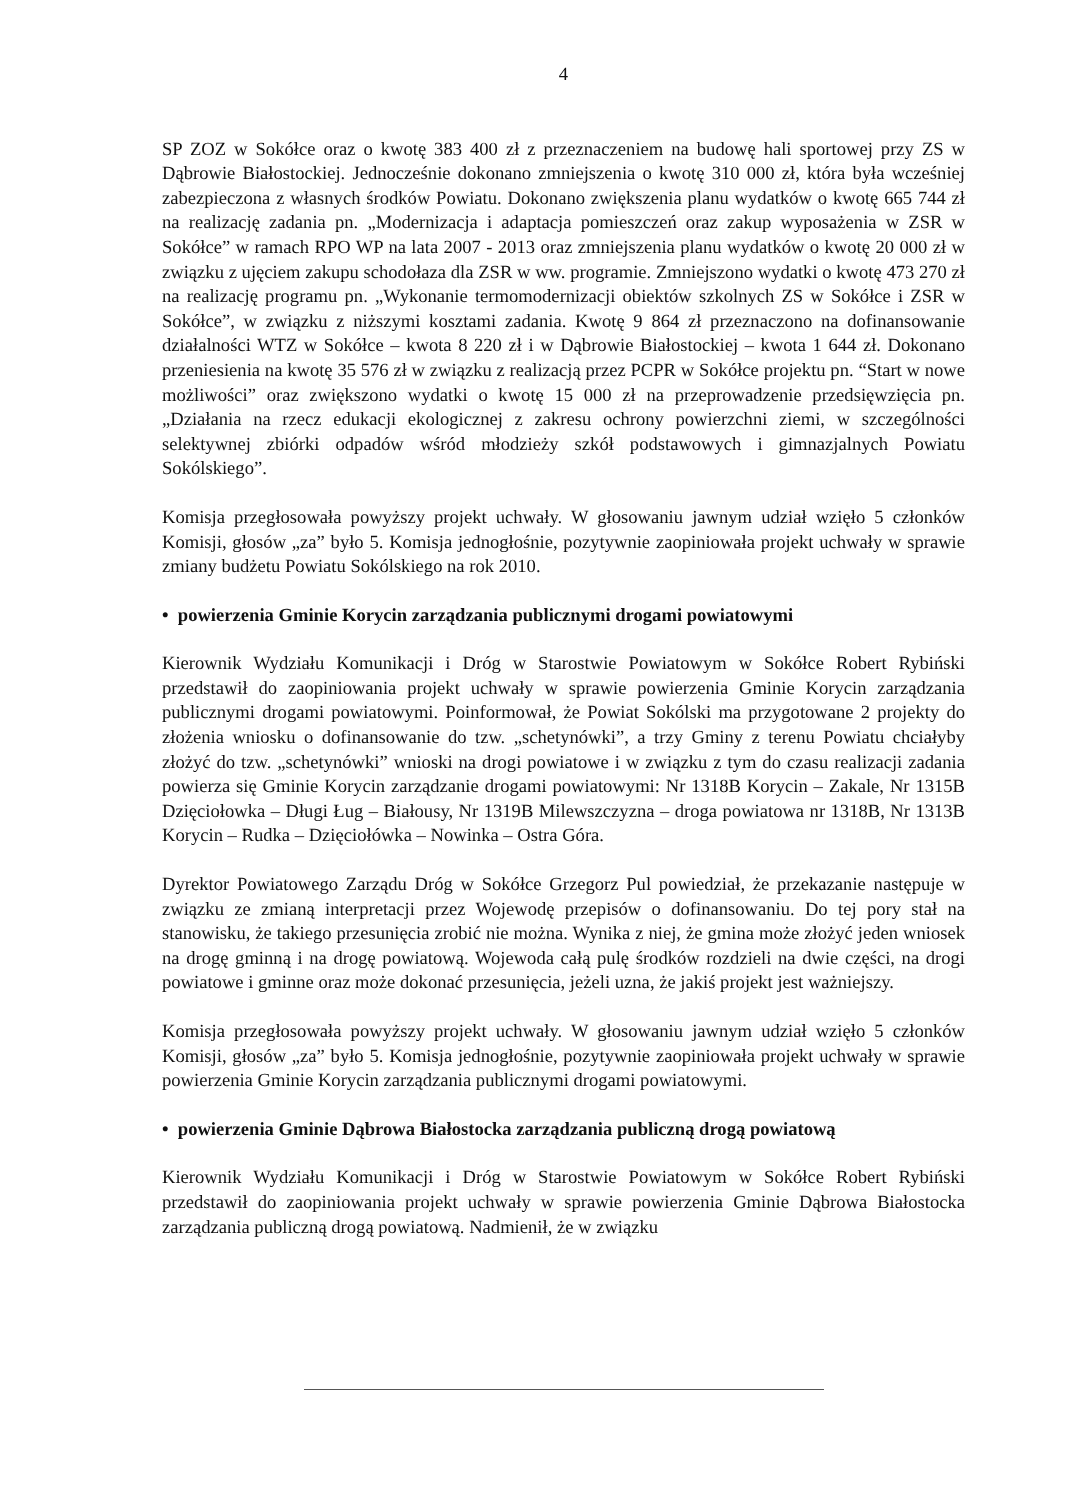4
SP ZOZ w Sokółce oraz o kwotę 383 400 zł z przeznaczeniem na budowę hali sportowej przy ZS w Dąbrowie Białostockiej. Jednocześnie dokonano zmniejszenia o kwotę 310 000 zł, która była wcześniej zabezpieczona z własnych środków Powiatu. Dokonano zwiększenia planu wydatków o kwotę 665 744 zł na realizację zadania pn. „Modernizacja i adaptacja pomieszczeń oraz zakup wyposażenia w ZSR w Sokółce” w ramach RPO WP na lata 2007 - 2013 oraz zmniejszenia planu wydatków o kwotę 20 000 zł w związku z ujęciem zakupu schodołaza dla ZSR w ww. programie. Zmniejszono wydatki o kwotę 473 270 zł na realizację programu pn. „Wykonanie termomodernizacji obiektów szkolnych ZS w Sokółce i ZSR w Sokółce”, w związku z niższymi kosztami zadania. Kwotę 9 864 zł przeznaczono na dofinansowanie działalności WTZ w Sokółce – kwota 8 220 zł i w Dąbrowie Białostockiej – kwota 1 644 zł. Dokonano przeniesienia na kwotę 35 576 zł w związku z realizacją przez PCPR w Sokółce projektu pn. “Start w nowe możliwości” oraz zwiększono wydatki o kwotę 15 000 zł na przeprowadzenie przedsięwzięcia pn. „Działania na rzecz edukacji ekologicznej z zakresu ochrony powierzchni ziemi, w szczególności selektywnej zbiórki odpadów wśród młodzieży szkół podstawowych i gimnazjalnych Powiatu Sokólskiego”.
Komisja przegłosowała powyższy projekt uchwały. W głosowaniu jawnym udział wzięło 5 członków Komisji, głosów „za” było 5. Komisja jednogłośnie, pozytywnie zaopiniowała projekt uchwały w sprawie zmiany budżetu Powiatu Sokólskiego na rok 2010.
• powierzenia Gminie Korycin zarządzania publicznymi drogami powiatowymi
Kierownik Wydziału Komunikacji i Dróg w Starostwie Powiatowym w Sokółce Robert Rybiński przedstawił do zaopiniowania projekt uchwały w sprawie powierzenia Gminie Korycin zarządzania publicznymi drogami powiatowymi. Poinformował, że Powiat Sokólski ma przygotowane 2 projekty do złożenia wniosku o dofinansowanie do tzw. „schetynówki”, a trzy Gminy z terenu Powiatu chciałyby złożyć do tzw. „schetynówki” wnioski na drogi powiatowe i w związku z tym do czasu realizacji zadania powierza się Gminie Korycin zarządzanie drogami powiatowymi: Nr 1318B Korycin – Zakale, Nr 1315B Dzięciołowka – Długi Ług – Białousy, Nr 1319B Milewszczyzna – droga powiatowa nr 1318B, Nr 1313B Korycin – Rudka – Dzięciołówka – Nowinka – Ostra Góra.
Dyrektor Powiatowego Zarządu Dróg w Sokółce Grzegorz Pul powiedział, że przekazanie następuje w związku ze zmianą interpretacji przez Wojewodę przepisów o dofinansowaniu. Do tej pory stał na stanowisku, że takiego przesunięcia zrobić nie można. Wynika z niej, że gmina może złożyć jeden wniosek na drogę gminną i na drogę powiatową. Wojewoda całą pulę środków rozdzieli na dwie części, na drogi powiatowe i gminne oraz może dokonać przesunięcia, jeżeli uzna, że jakiś projekt jest ważniejszy.
Komisja przegłosowała powyższy projekt uchwały. W głosowaniu jawnym udział wzięło 5 członków Komisji, głosów „za” było 5. Komisja jednogłośnie, pozytywnie zaopiniowała projekt uchwały w sprawie powierzenia Gminie Korycin zarządzania publicznymi drogami powiatowymi.
• powierzenia Gminie Dąbrowa Białostocka zarządzania publiczną drogą powiatową
Kierownik Wydziału Komunikacji i Dróg w Starostwie Powiatowym w Sokółce Robert Rybiński przedstawił do zaopiniowania projekt uchwały w sprawie powierzenia Gminie Dąbrowa Białostocka zarządzania publiczną drogą powiatową. Nadmienił, że w związku